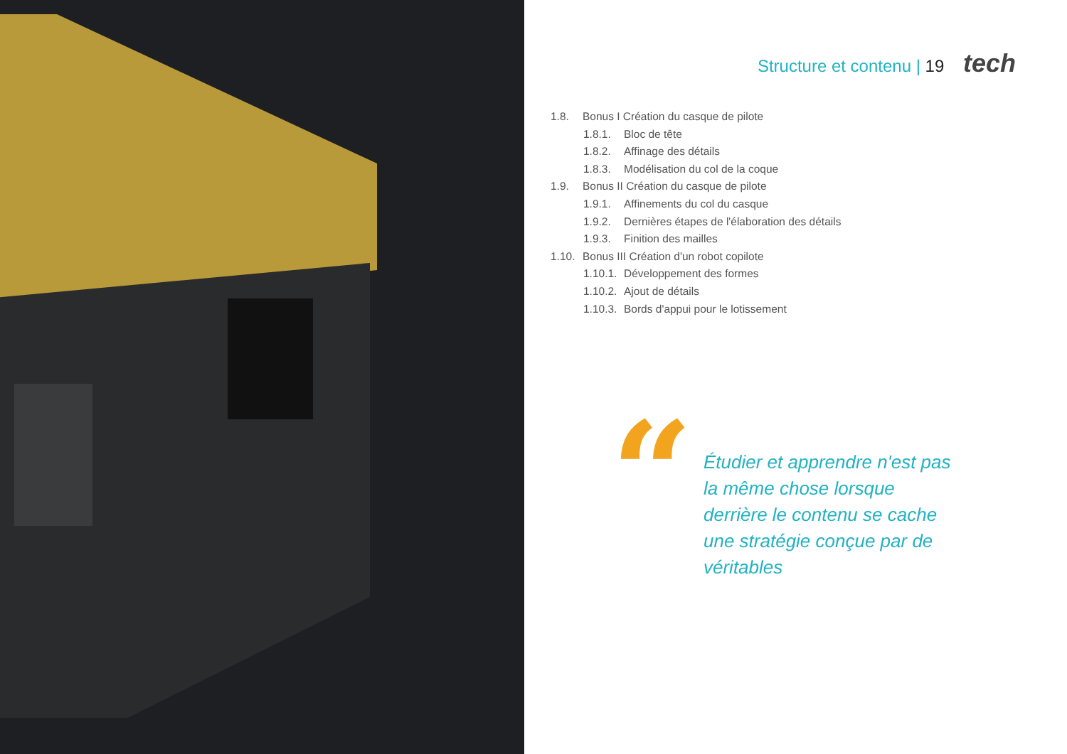Structure et contenu | 19 tech
1.8. Bonus I Création du casque de pilote
1.8.1. Bloc de tête
1.8.2. Affinage des détails
1.8.3. Modélisation du col de la coque
1.9. Bonus II Création du casque de pilote
1.9.1. Affinements du col du casque
1.9.2. Dernières étapes de l'élaboration des détails
1.9.3. Finition des mailles
1.10. Bonus III Création d'un robot copilote
1.10.1. Développement des formes
1.10.2. Ajout de détails
1.10.3. Bords d'appui pour le lotissement
“
Étudier et apprendre n'est pas la même chose lorsque derrière le contenu se cache une stratégie conçue par de véritables